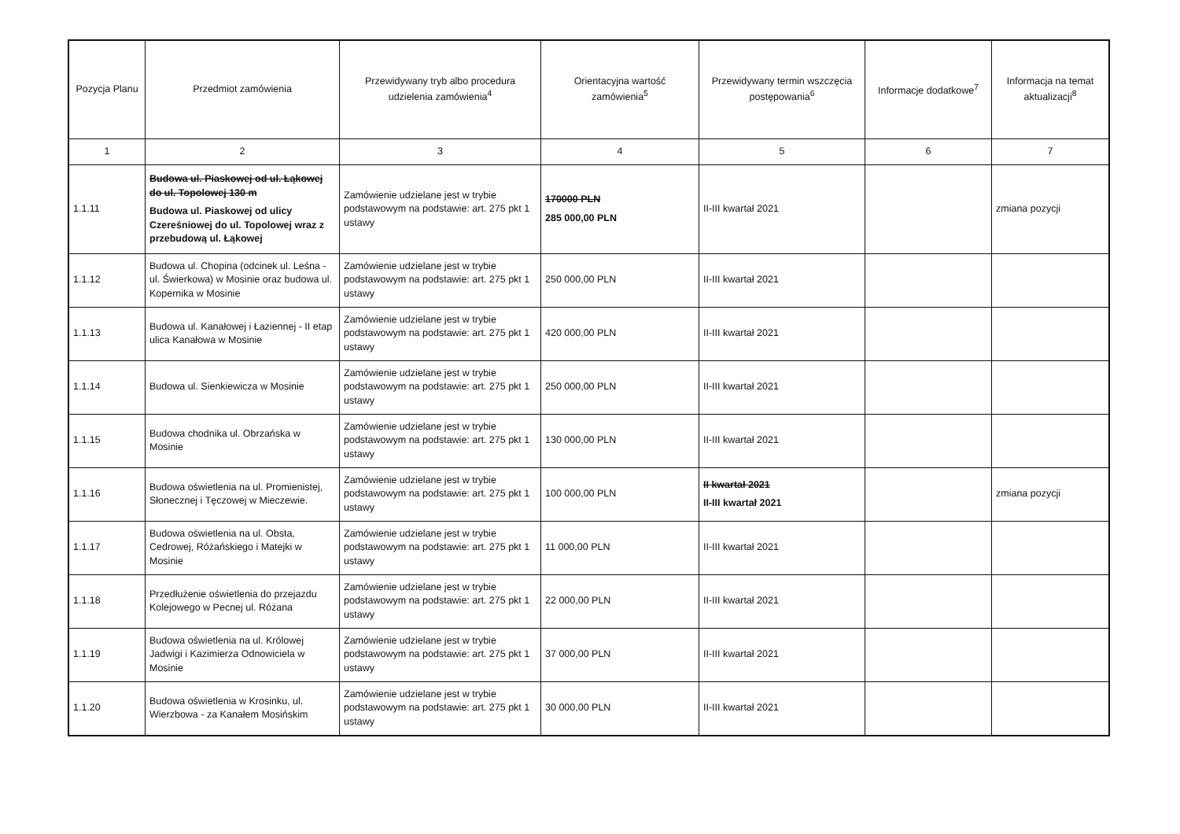| Pozycja Planu | Przedmiot zamówienia | Przewidywany tryb albo procedura udzielenia zamówienia<sup>4</sup> | Orientacyjna wartość zamówienia<sup>5</sup> | Przewidywany termin wszczęcia postępowania<sup>6</sup> | Informacje dodatkowe<sup>7</sup> | Informacja na temat aktualizacji<sup>8</sup> |
| --- | --- | --- | --- | --- | --- | --- |
| 1 | 2 | 3 | 4 | 5 | 6 | 7 |
| 1.1.11 | Budowa ul. Piaskowej od ul. Łąkowej do ul. Topolowej 130 m Budowa ul. Piaskowej od ulicy Czereśniowej do ul. Topolowej wraz z przebudową ul. Łąkowej | Zamówienie udzielane jest w trybie podstawowym na podstawie: art. 275 pkt 1 ustawy | 170000 PLN 285 000,00 PLN | II-III kwartał 2021 | | zmiana pozycji |
| 1.1.12 | Budowa ul. Chopina (odcinek ul. Leśna - ul. Świerkowa) w Mosinie oraz budowa ul. Kopernika w Mosinie | Zamówienie udzielane jest w trybie podstawowym na podstawie: art. 275 pkt 1 ustawy | 250 000,00 PLN | II-III kwartał 2021 | | |
| 1.1.13 | Budowa ul. Kanałowej i Łaziennej - II etap ulica Kanałowa w Mosinie | Zamówienie udzielane jest w trybie podstawowym na podstawie: art. 275 pkt 1 ustawy | 420 000,00 PLN | II-III kwartał 2021 | | |
| 1.1.14 | Budowa ul. Sienkiewicza w Mosinie | Zamówienie udzielane jest w trybie podstawowym na podstawie: art. 275 pkt 1 ustawy | 250 000,00 PLN | II-III kwartał 2021 | | |
| 1.1.15 | Budowa chodnika ul. Obrzańska w Mosinie | Zamówienie udzielane jest w trybie podstawowym na podstawie: art. 275 pkt 1 ustawy | 130 000,00 PLN | II-III kwartał 2021 | | |
| 1.1.16 | Budowa oświetlenia na ul. Promienistej, Słonecznej i Tęczowej w Mieczewie. | Zamówienie udzielane jest w trybie podstawowym na podstawie: art. 275 pkt 1 ustawy | 100 000,00 PLN | II kwartał 2021 II-III kwartał 2021 | | zmiana pozycji |
| 1.1.17 | Budowa oświetlenia na ul. Obsta, Cedrowej, Różańskiego i Matejki w Mosinie | Zamówienie udzielane jest w trybie podstawowym na podstawie: art. 275 pkt 1 ustawy | 11 000,00 PLN | II-III kwartał 2021 | | |
| 1.1.18 | Przedłużenie oświetlenia do przejazdu Kolejowego w Pecnej ul. Różana | Zamówienie udzielane jest w trybie podstawowym na podstawie: art. 275 pkt 1 ustawy | 22 000,00 PLN | II-III kwartał 2021 | | |
| 1.1.19 | Budowa oświetlenia na ul. Królowej Jadwigi i Kazimierza Odnowiciela w Mosinie | Zamówienie udzielane jest w trybie podstawowym na podstawie: art. 275 pkt 1 ustawy | 37 000,00 PLN | II-III kwartał 2021 | | |
| 1.1.20 | Budowa oświetlenia w Krosinku, ul. Wierzbowa - za Kanałem Mosińskim | Zamówienie udzielane jest w trybie podstawowym na podstawie: art. 275 pkt 1 ustawy | 30 000,00 PLN | II-III kwartał 2021 | | |